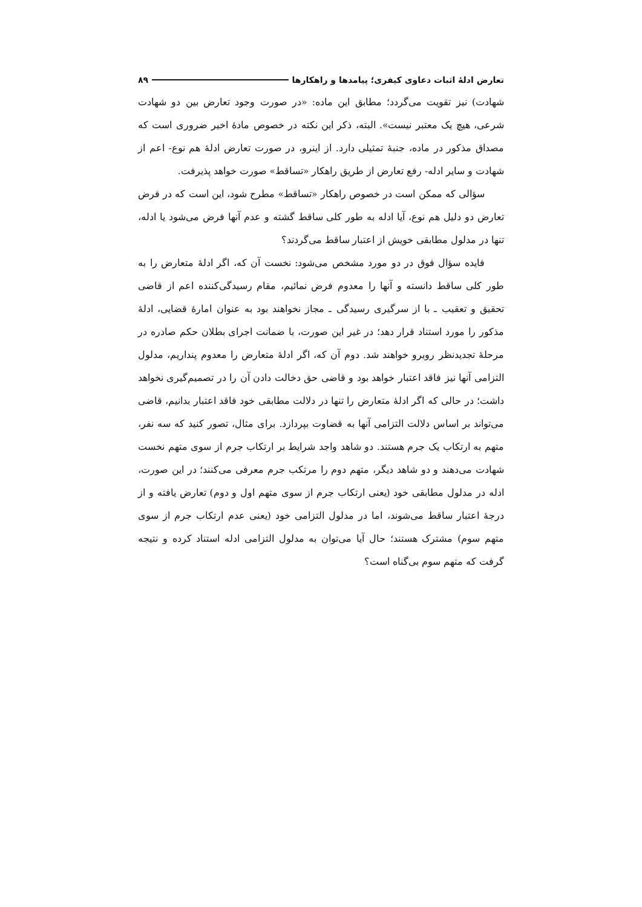تعارض ادلهٔ اثبات دعاوی کیفری؛ پیامدها و راهکارها ۸۹
شهادت) نیز تقویت می‌گردد؛ مطابق این ماده: «در صورت وجود تعارض بین دو شهادت شرعی، هیچ یک معتبر نیست». البته، ذکر این نکته در خصوص مادهٔ اخیر ضروری است که مصداق مذکور در ماده، جنبهٔ تمثیلی دارد. از اینرو، در صورت تعارض ادلهٔ هم نوع- اعم از شهادت و سایر ادله- رفع تعارض از طریق راهکار «تساقط» صورت خواهد پذیرفت.
سؤالی که ممکن است در خصوص راهکار «تساقط» مطرح شود، این است که در فرض تعارض دو دلیل هم نوع، آیا ادله به طور کلی ساقط گشته و عدم آنها فرض می‌شود یا ادله، تنها در مدلول مطابقی خویش از اعتبار ساقط می‌گردند؟
فایده سؤال فوق در دو مورد مشخص می‌شود: نخست آن که، اگر ادلهٔ متعارض را به طور کلی ساقط دانسته و آنها را معدوم فرض نمائیم، مقام رسیدگی‌کننده اعم از قاضی تحقیق و تعقیب ـ با از سرگیری رسیدگی ـ مجاز نخواهند بود به عنوان امارهٔ قضایی، ادلهٔ مذکور را مورد استناد قرار دهد؛ در غیر این صورت، با ضمانت اجرای بطلان حکم صادره در مرحلهٔ تجدیدنظر روبرو خواهند شد. دوم آن که، اگر ادلهٔ متعارض را معدوم پنداریم، مدلول التزامی آنها نیز فاقد اعتبار خواهد بود و قاضی حق دخالت دادن آن را در تصمیم‌گیری نخواهد داشت؛ در حالی که اگر ادلهٔ متعارض را تنها در دلالت مطابقی خود فاقد اعتبار بدانیم، قاضی می‌تواند بر اساس دلالت التزامی آنها به قضاوت بپردازد. برای مثال، تصور کنید که سه نفر، متهم به ارتکاب یک جرم هستند. دو شاهد واجد شرایط بر ارتکاب جرم از سوی متهم نخست شهادت می‌دهند و دو شاهد دیگر، متهم دوم را مرتکب جرم معرفی می‌کنند؛ در این صورت، ادله در مدلول مطابقی خود (یعنی ارتکاب جرم از سوی متهم اول و دوم) تعارض یافته و از درجهٔ اعتبار ساقط می‌شوند، اما در مدلول التزامی خود (یعنی عدم ارتکاب جرم از سوی متهم سوم) مشترک هستند؛ حال آیا می‌توان به مدلول التزامی ادله استناد کرده و نتیجه گرفت که متهم سوم بی‌گناه است؟